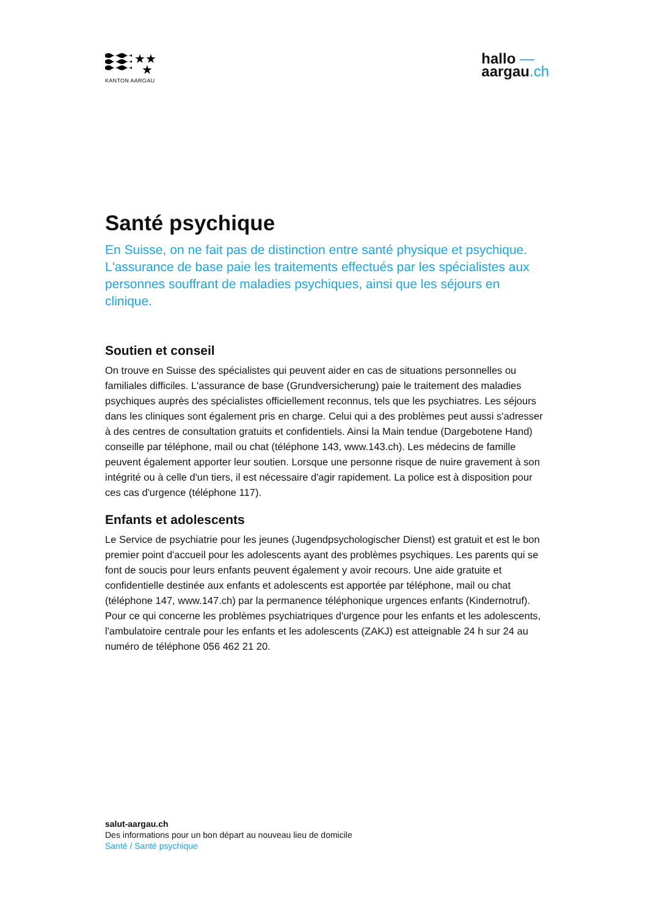★★
★
KANTON AARGAU
hallo —
aargau.ch
Santé psychique
En Suisse, on ne fait pas de distinction entre santé physique et psychique. L'assurance de base paie les traitements effectués par les spécialistes aux personnes souffrant de maladies psychiques, ainsi que les séjours en clinique.
Soutien et conseil
On trouve en Suisse des spécialistes qui peuvent aider en cas de situations personnelles ou familiales difficiles. L'assurance de base (Grundversicherung) paie le traitement des maladies psychiques auprès des spécialistes officiellement reconnus, tels que les psychiatres. Les séjours dans les cliniques sont également pris en charge. Celui qui a des problèmes peut aussi s'adresser à des centres de consultation gratuits et confidentiels. Ainsi la Main tendue (Dargebotene Hand) conseille par téléphone, mail ou chat (téléphone 143, www.143.ch). Les médecins de famille peuvent également apporter leur soutien. Lorsque une personne risque de nuire gravement à son intégrité ou à celle d'un tiers, il est nécessaire d'agir rapidement. La police est à disposition pour ces cas d'urgence (téléphone 117).
Enfants et adolescents
Le Service de psychiatrie pour les jeunes (Jugendpsychologischer Dienst) est gratuit et est le bon premier point d'accueil pour les adolescents ayant des problèmes psychiques. Les parents qui se font de soucis pour leurs enfants peuvent également y avoir recours. Une aide gratuite et confidentielle destinée aux enfants et adolescents est apportée par téléphone, mail ou chat (téléphone 147, www.147.ch) par la permanence téléphonique urgences enfants (Kindernotruf). Pour ce qui concerne les problèmes psychiatriques d'urgence pour les enfants et les adolescents, l'ambulatoire centrale pour les enfants et les adolescents (ZAKJ) est atteignable 24 h sur 24 au numéro de téléphone 056 462 21 20.
salut-aargau.ch
Des informations pour un bon départ au nouveau lieu de domicile
Santé / Santé psychique